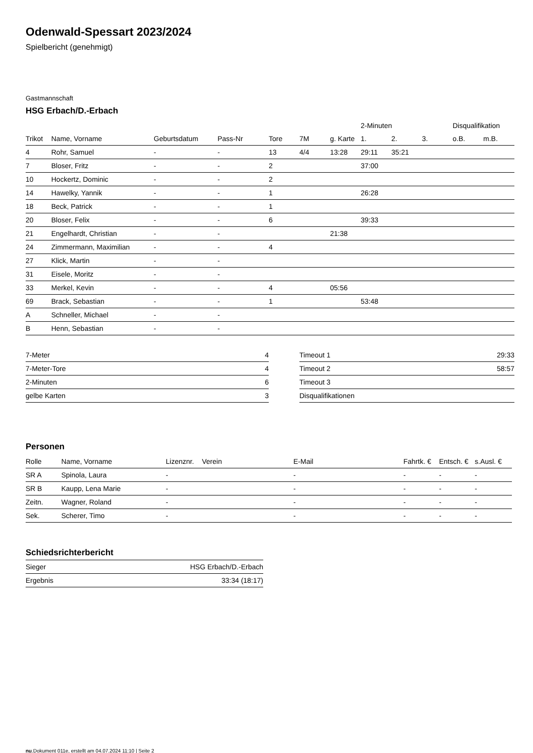Odenwald-Spessart 2023/2024
Spielbericht (genehmigt)
Gastmannschaft
HSG Erbach/D.-Erbach
| | | | | | | | 2-Minuten | | | Disqualifikation | |
| --- | --- | --- | --- | --- | --- | --- | --- | --- | --- | --- | --- |
| Trikot | Name, Vorname | Geburtsdatum | Pass-Nr | Tore | 7M | g. Karte | 1. | 2. | 3. | o.B. | m.B. |
| 4 | Rohr, Samuel | - | - | 13 | 4/4 | 13:28 | 29:11 | 35:21 | | | |
| 7 | Bloser, Fritz | - | - | 2 | | | 37:00 | | | | |
| 10 | Hockertz, Dominic | - | - | 2 | | | | | | | |
| 14 | Hawelky, Yannik | - | - | 1 | | | 26:28 | | | | |
| 18 | Beck, Patrick | - | - | 1 | | | | | | | |
| 20 | Bloser, Felix | - | - | 6 | | | 39:33 | | | | |
| 21 | Engelhardt, Christian | - | - | | | 21:38 | | | | | |
| 24 | Zimmermann, Maximilian | - | - | 4 | | | | | | | |
| 27 | Klick, Martin | - | - | | | | | | | | |
| 31 | Eisele, Moritz | - | - | | | | | | | | |
| 33 | Merkel, Kevin | - | - | 4 | | 05:56 | | | | | |
| 69 | Brack, Sebastian | - | - | 1 | | | 53:48 | | | | |
| A | Schneller, Michael | - | - | | | | | | | | |
| B | Henn, Sebastian | - | - | | | | | | | | |
| 7-Meter | 4 |
| 7-Meter-Tore | 4 |
| 2-Minuten | 6 |
| gelbe Karten | 3 |
| Timeout 1 | 29:33 |
| Timeout 2 | 58:57 |
| Timeout 3 | |
| Disqualifikationen | |
Personen
| Rolle | Name, Vorname | Lizenznr. | Verein | E-Mail | Fahrtk. € | Entsch. € | s.Ausl. € |
| --- | --- | --- | --- | --- | --- | --- | --- |
| SR A | Spinola, Laura | - | | - | - | - | - |
| SR B | Kaupp, Lena Marie | - | | - | - | - | - |
| Zeitn. | Wagner, Roland | - | | - | - | - | - |
| Sek. | Scherer, Timo | - | | - | - | - | - |
Schiedsrichterbericht
| Sieger | HSG Erbach/D.-Erbach |
| Ergebnis | 33:34 (18:17) |
nu.Dokument 011e, erstellt am 04.07.2024 11:10 | Seite 2